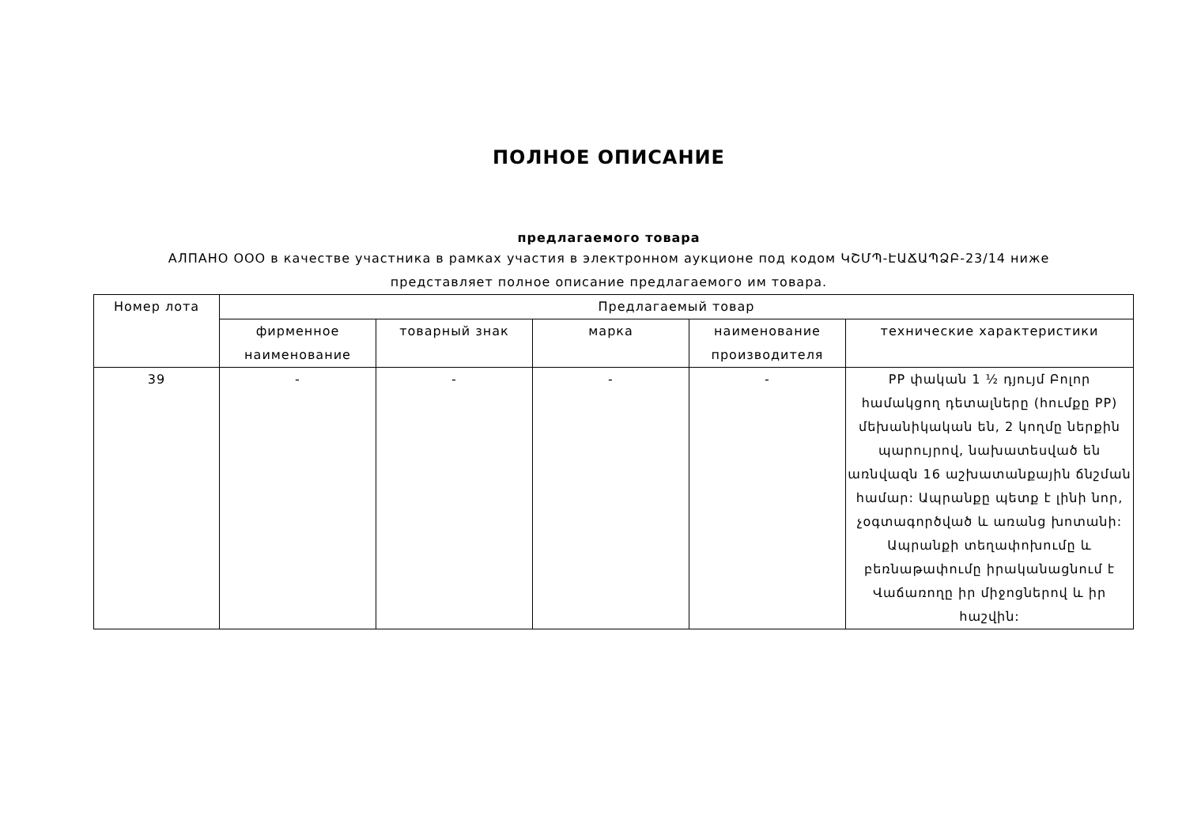ПОЛНОЕ ОПИСАНИЕ
предлагаемого товара
АЛПАНО ООО в качестве участника в рамках участия в электронном аукционе под кодом ԿՇՄՊ-ԷԱՃԱՊՁԲ-23/14 ниже представляет полное описание предлагаемого им товара.
| Номер лота | Предлагаемый товар | | | | |
| --- | --- | --- | --- | --- | --- |
| | фирменное наименование | товарный знак | марка | наименование производителя | технические характеристики |
| 39 | - | - | - | - | PP փական 1 ½ դյույմ Բոլոր համակցող դետալները (հումքը PP) մեխանիկական են, 2 կողմը ներքին պարույրով, նախատեսված են առնվազն 16 աշխատանքային ճնշման համար: Ապրանքը պետք է լինի նոր, չօգտագործված և առանց խոտանի: Ապրանքի տեղափոխումը և բեռնաթափումը իրականացնում է Վաճառողը իր միջոցներով և իր հաշվին: |